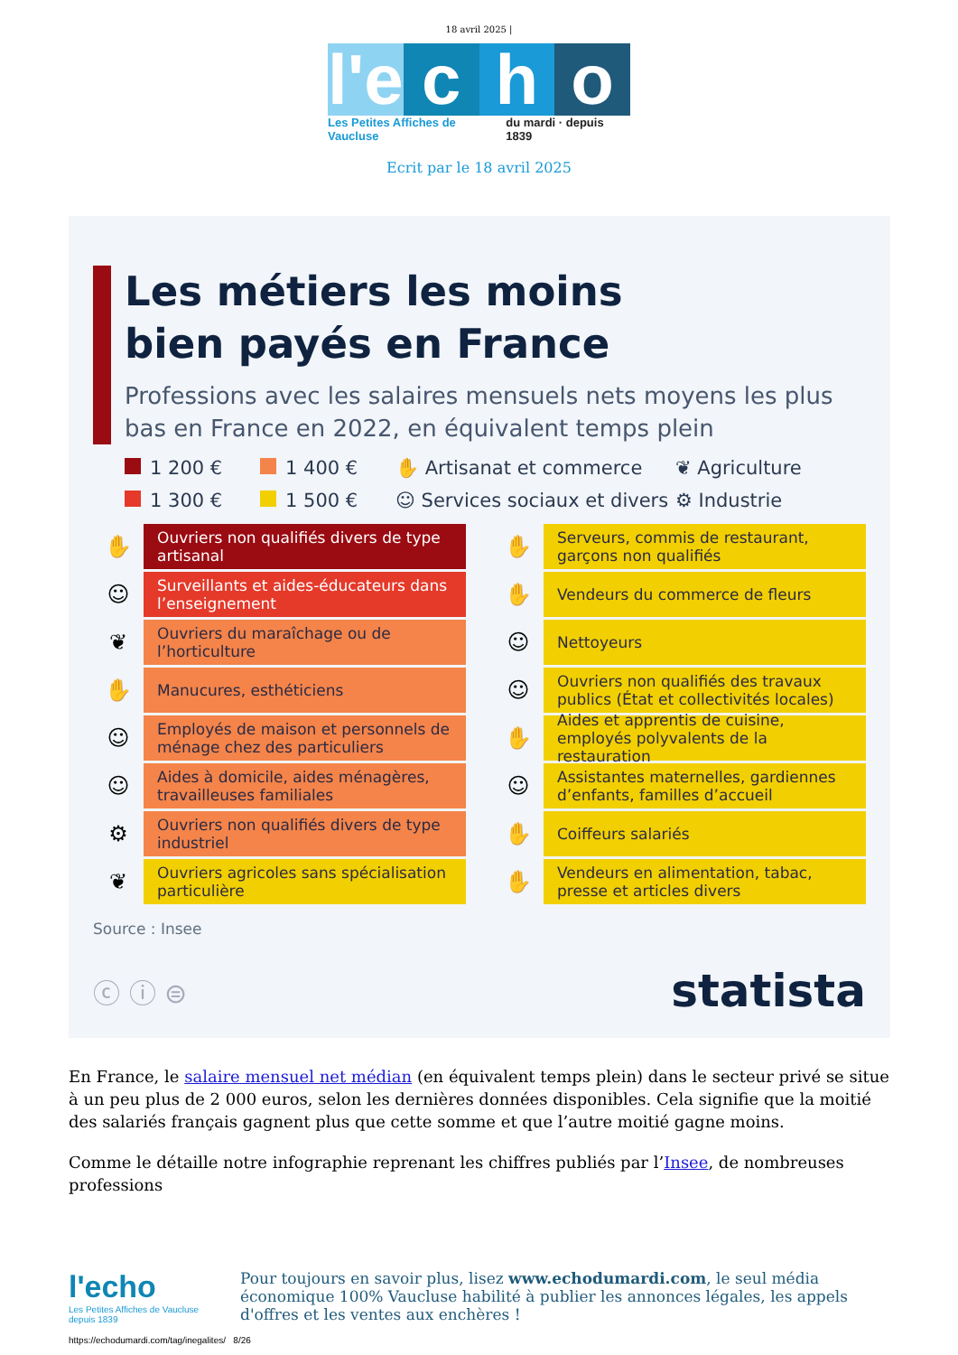18 avril 2025 |
l'e c h o
Les Petites Affiches de Vaucluse du mardi · depuis 1839
Ecrit par le 18 avril 2025
Les métiers les moins
bien payés en France
Professions avec les salaires mensuels nets moyens les plus bas en France en 2022, en équivalent temps plein
1 200 € 1 400 € ✋ Artisanat et commerce ❦ Agriculture 1 300 € 1 500 € ☺ Services sociaux et divers ⚙ Industrie
✋
Ouvriers non qualifiés divers de type artisanal
☺
Surveillants et aides-éducateurs dans l’enseignement
❦
Ouvriers du maraîchage ou de l’horticulture
✋
Manucures, esthéticiens
☺
Employés de maison et personnels de ménage chez des particuliers
☺
Aides à domicile, aides ménagères, travailleuses familiales
⚙
Ouvriers non qualifiés divers de type industriel
❦
Ouvriers agricoles sans spécialisation particulière
✋
Serveurs, commis de restaurant, garçons non qualifiés
✋
Vendeurs du commerce de fleurs
☺
Nettoyeurs
☺
Ouvriers non qualifiés des travaux publics (État et collectivités locales)
✋
Aides et apprentis de cuisine, employés polyvalents de la restauration
☺
Assistantes maternelles, gardiennes d’enfants, familles d’accueil
✋
Coiffeurs salariés
✋
Vendeurs en alimentation, tabac, presse et articles divers
Source : Insee
ⓒ ⓘ ⊜ statista
En France, le salaire mensuel net médian (en équivalent temps plein) dans le secteur privé se situe à un peu plus de 2 000 euros, selon les dernières données disponibles. Cela signifie que la moitié des salariés français gagnent plus que cette somme et que l’autre moitié gagne moins.
Comme le détaille notre infographie reprenant les chiffres publiés par l’Insee, de nombreuses professions
l'echo
Les Petites Affiches de Vaucluse depuis 1839
Pour toujours en savoir plus, lisez www.echodumardi.com, le seul média économique 100% Vaucluse habilité à publier les annonces légales, les appels d'offres et les ventes aux enchères !
https://echodumardi.com/tag/inegalites/ 8/26